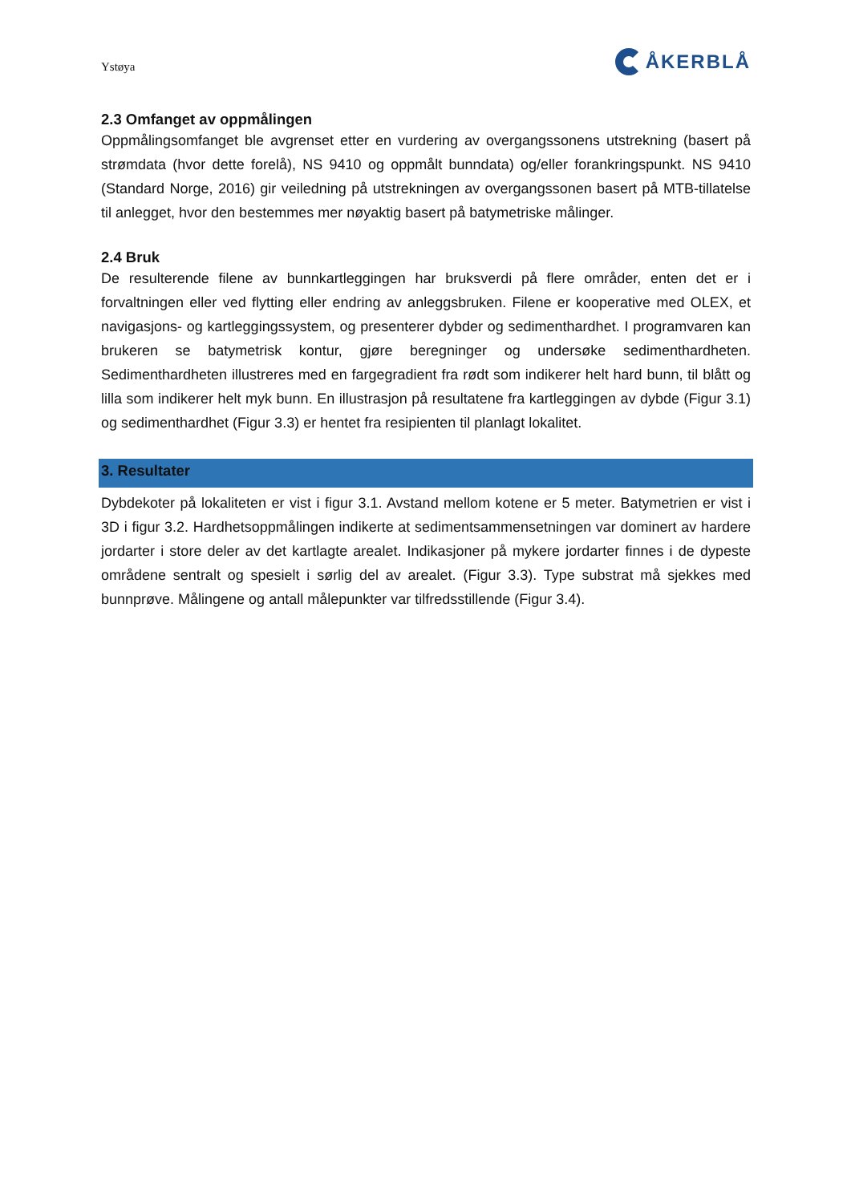Ystøya ÅKERBLÅ
2.3 Omfanget av oppmålingen
Oppmålingsomfanget ble avgrenset etter en vurdering av overgangssonens utstrekning (basert på strømdata (hvor dette forelå), NS 9410 og oppmålt bunndata) og/eller forankringspunkt. NS 9410 (Standard Norge, 2016) gir veiledning på utstrekningen av overgangssonen basert på MTB-tillatelse til anlegget, hvor den bestemmes mer nøyaktig basert på batymetriske målinger.
2.4 Bruk
De resulterende filene av bunnkartleggingen har bruksverdi på flere områder, enten det er i forvaltningen eller ved flytting eller endring av anleggsbruken. Filene er kooperative med OLEX, et navigasjons- og kartleggingssystem, og presenterer dybder og sedimenthardhet. I programvaren kan brukeren se batymetrisk kontur, gjøre beregninger og undersøke sedimenthardheten. Sedimenthardheten illustreres med en fargegradient fra rødt som indikerer helt hard bunn, til blått og lilla som indikerer helt myk bunn. En illustrasjon på resultatene fra kartleggingen av dybde (Figur 3.1) og sedimenthardhet (Figur 3.3) er hentet fra resipienten til planlagt lokalitet.
3. Resultater
Dybdekoter på lokaliteten er vist i figur 3.1. Avstand mellom kotene er 5 meter. Batymetrien er vist i 3D i figur 3.2. Hardhetsoppmålingen indikerte at sedimentsammensetningen var dominert av hardere jordarter i store deler av det kartlagte arealet. Indikasjoner på mykere jordarter finnes i de dypeste områdene sentralt og spesielt i sørlig del av arealet. (Figur 3.3). Type substrat må sjekkes med bunnprøve. Målingene og antall målepunkter var tilfredsstillende (Figur 3.4).